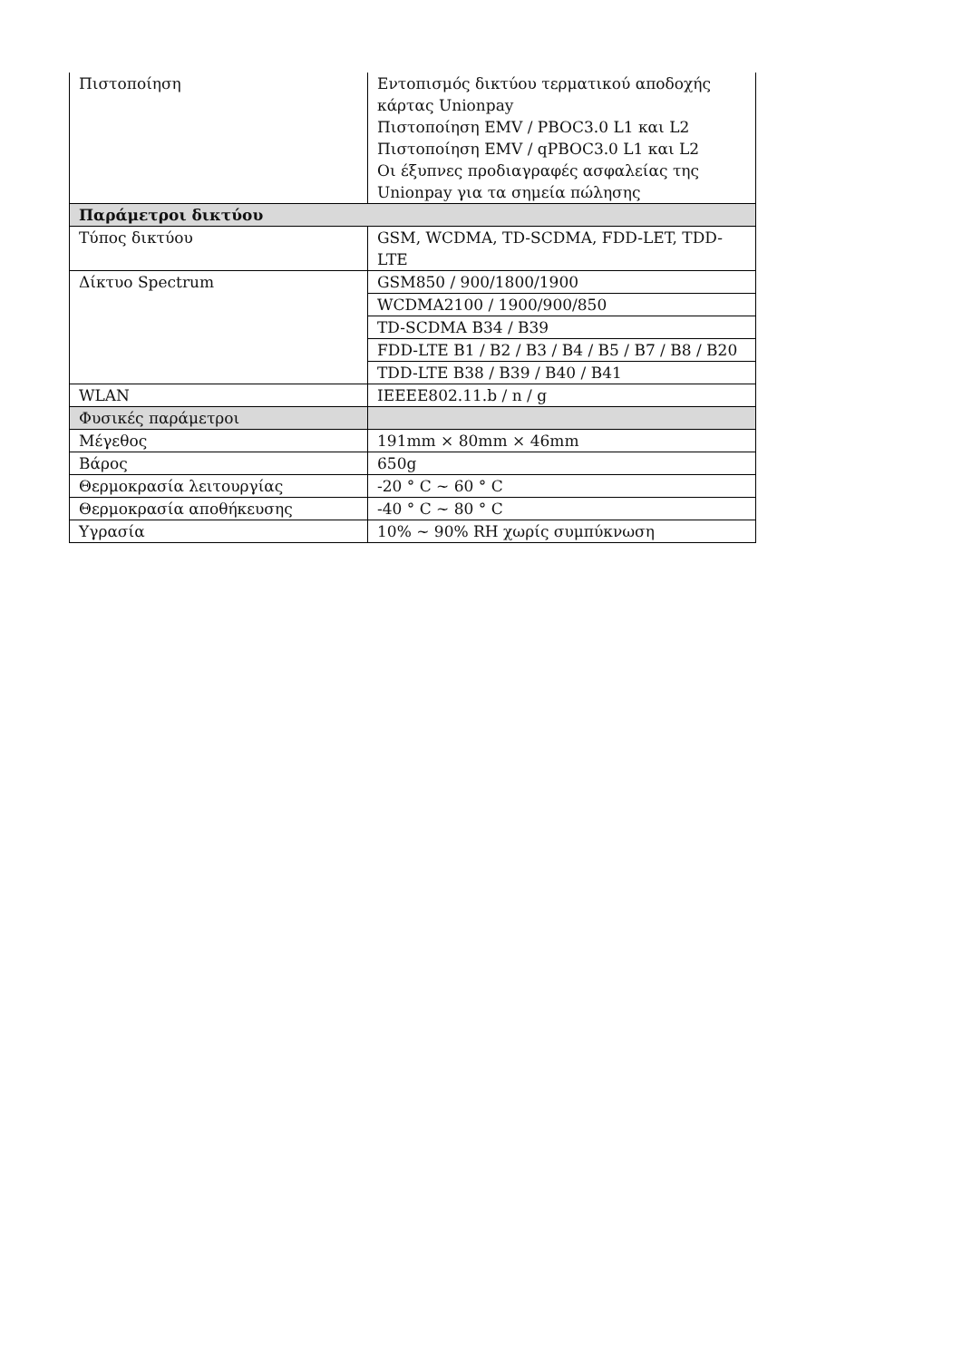| Πιστοποίηση | Εντοπισμός δικτύου τερματικού αποδοχής κάρτας Unionpay Πιστοποίηση EMV / PBOC3.0 L1 και L2 Πιστοποίηση EMV / qPBOC3.0 L1 και L2 Οι έξυπνες προδιαγραφές ασφαλείας της Unionpay για τα σημεία πώλησης |
| Παράμετροι δικτύου | |
| Τύπος δικτύου | GSM, WCDMA, TD-SCDMA, FDD-LET, TDD-LTE |
| Δίκτυο Spectrum | GSM850 / 900/1800/1900 |
| | WCDMA2100 / 1900/900/850 |
| | TD-SCDMA B34 / B39 |
| | FDD-LTE B1 / B2 / B3 / B4 / B5 / B7 / B8 / B20 |
| | TDD-LTE B38 / B39 / B40 / B41 |
| WLAN | IEEEE802.11.b / n / g |
| Φυσικές παράμετροι | |
| Μέγεθος | 191mm × 80mm × 46mm |
| Βάρος | 650g |
| Θερμοκρασία λειτουργίας | -20 ° C ~ 60 ° C |
| Θερμοκρασία αποθήκευσης | -40 ° C ~ 80 ° C |
| Υγρασία | 10% ~ 90% RH χωρίς συμπύκνωση |